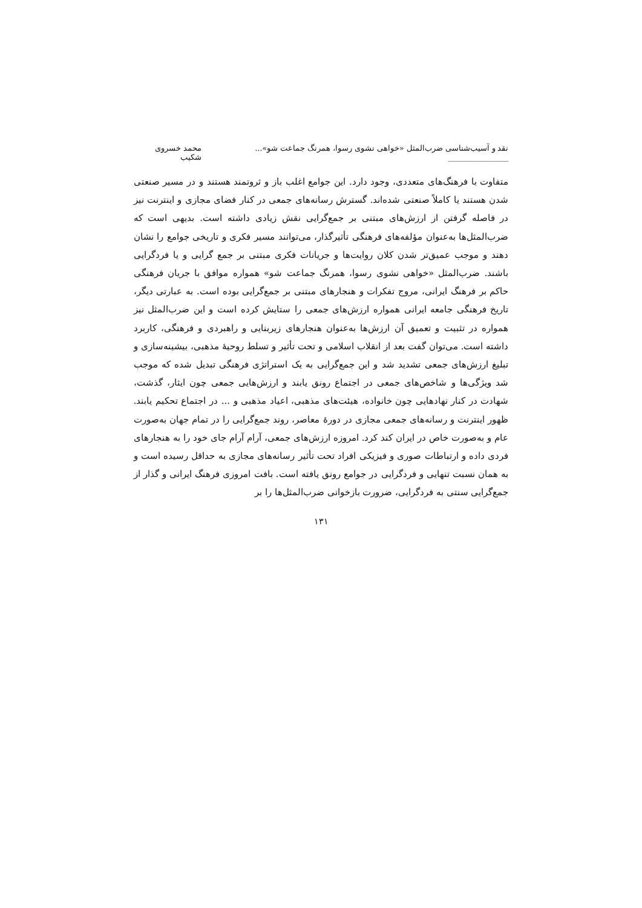نقد و آسیب‌شناسی ضرب‌المثل «خواهی نشوی رسوا، همرنگ جماعت شو»... ________________ محمد خسروی شکیب
متفاوت با فرهنگ‌های متعددی، وجود دارد. این جوامع اغلب باز و ثروتمند هستند و در مسیر صنعتی شدن هستند یا کاملاً صنعتی شده‌اند. گسترش رسانه‌های جمعی در کنار فضای مجازی و اینترنت نیز در فاصله گرفتن از ارزش‌های مبتنی بر جمع‌گرایی نقش زیادی داشته است. بدیهی است که ضرب‌المثل‌ها به‌عنوان مؤلفه‌های فرهنگی تأثیرگذار، می‌توانند مسیر فکری و تاریخی جوامع را نشان دهند و موجب عمیق‌تر شدن کلان روایت‌ها و جریانات فکری مبتنی بر جمع گرایی و یا فردگرایی باشند. ضرب‌المثل «خواهی نشوی رسوا، همرنگ جماعت شو» همواره موافق با جریان فرهنگی حاکم بر فرهنگ ایرانی، مروج تفکرات و هنجارهای مبتنی بر جمع‌گرایی بوده است. به عبارتی دیگر، تاریخ فرهنگی جامعه ایرانی همواره ارزش‌های جمعی را ستایش کرده است و این ضرب‌المثل نیز همواره در تثبیت و تعمیق آن ارزش‌ها به‌عنوان هنجارهای زیربنایی و راهبردی و فرهنگی، کاربرد داشته است. می‌توان گفت بعد از انقلاب اسلامی و تحت تأثیر و تسلط روحیهٔ مذهبی، بیشینه‌سازی و تبلیغ ارزش‌های جمعی تشدید شد و این جمع‌گرایی به یک استراتژی فرهنگی تبدیل شده که موجب شد ویژگی‌ها و شاخص‌های جمعی در اجتماع رونق یابند و ارزش‌هایی جمعی چون ایثار، گذشت، شهادت در کنار نهادهایی چون خانواده، هیئت‌های مذهبی، اعیاد مذهبی و ... در اجتماع تحکیم یابند. ظهور اینترنت و رسانه‌های جمعی مجازی در دورهٔ معاصر، روند جمع‌گرایی را در تمام جهان به‌صورت عام و به‌صورت خاص در ایران کند کرد. امروزه ارزش‌های جمعی، آرام آرام جای خود را به هنجارهای فردی داده و ارتباطات صوری و فیزیکی افراد تحت تأثیر رسانه‌های مجازی به حداقل رسیده است و به همان نسبت تنهایی و فردگرایی در جوامع رونق یافته است. بافت امروزی فرهنگ ایرانی و گذار از جمع‌گرایی سنتی به فردگرایی، ضرورت بازخوانی ضرب‌المثل‌ها را بر
۱۳۱